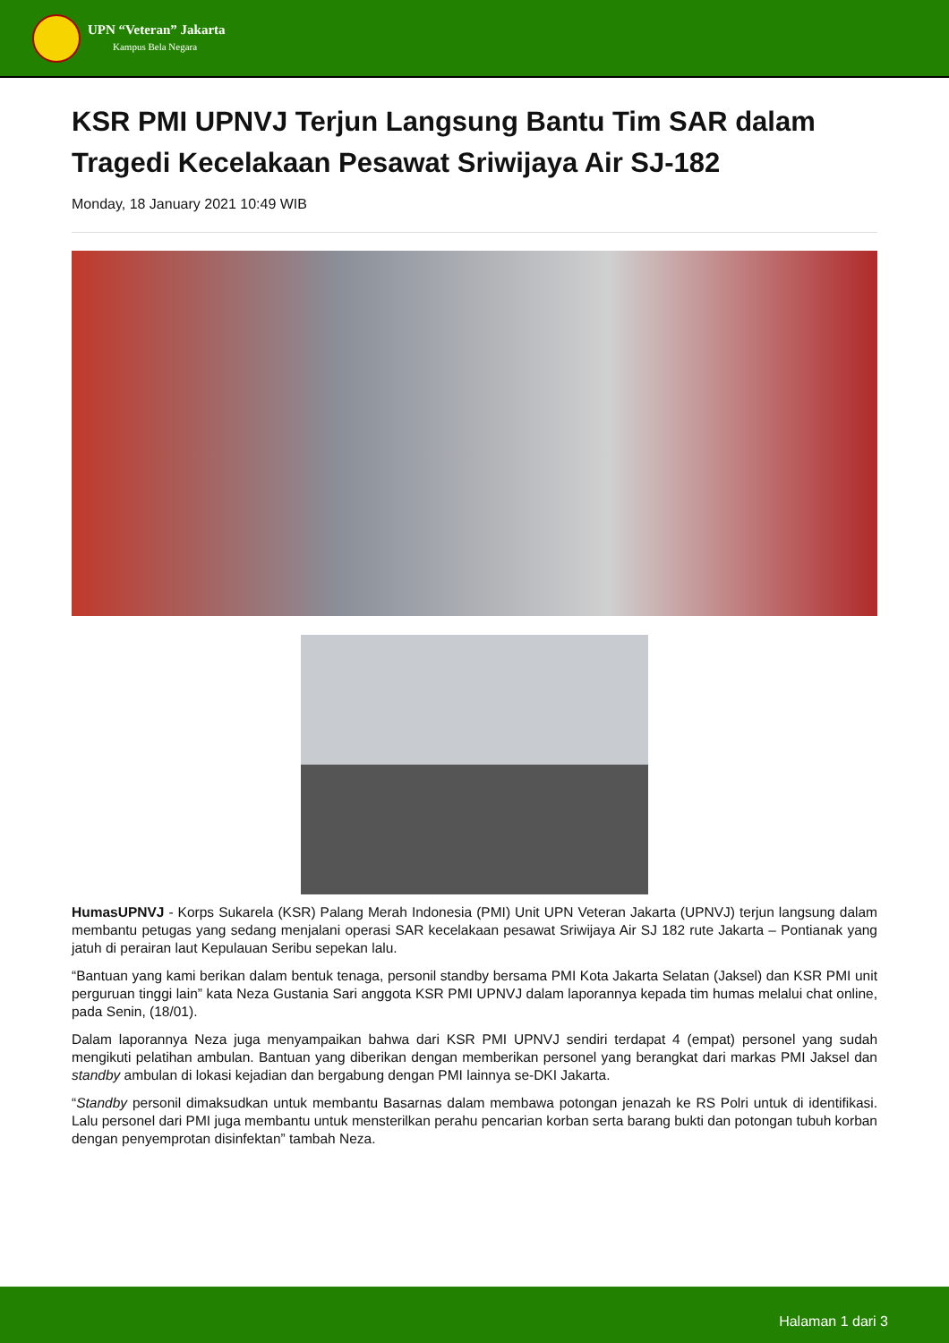UPN “Veteran” Jakarta
Kampus Bela Negara
KSR PMI UPNVJ Terjun Langsung Bantu Tim SAR dalam Tragedi Kecelakaan Pesawat Sriwijaya Air SJ-182
Monday, 18 January 2021 10:49 WIB
HumasUPNVJ - Korps Sukarela (KSR) Palang Merah Indonesia (PMI) Unit UPN Veteran Jakarta (UPNVJ) terjun langsung dalam membantu petugas yang sedang menjalani operasi SAR kecelakaan pesawat Sriwijaya Air SJ 182 rute Jakarta – Pontianak yang jatuh di perairan laut Kepulauan Seribu sepekan lalu.
“Bantuan yang kami berikan dalam bentuk tenaga, personil standby bersama PMI Kota Jakarta Selatan (Jaksel) dan KSR PMI unit perguruan tinggi lain” kata Neza Gustania Sari anggota KSR PMI UPNVJ dalam laporannya kepada tim humas melalui chat online, pada Senin, (18/01).
Dalam laporannya Neza juga menyampaikan bahwa dari KSR PMI UPNVJ sendiri terdapat 4 (empat) personel yang sudah mengikuti pelatihan ambulan. Bantuan yang diberikan dengan memberikan personel yang berangkat dari markas PMI Jaksel dan standby ambulan di lokasi kejadian dan bergabung dengan PMI lainnya se-DKI Jakarta.
“Standby personil dimaksudkan untuk membantu Basarnas dalam membawa potongan jenazah ke RS Polri untuk di identifikasi. Lalu personel dari PMI juga membantu untuk mensterilkan perahu pencarian korban serta barang bukti dan potongan tubuh korban dengan penyemprotan disinfektan” tambah Neza.
Halaman 1 dari 3